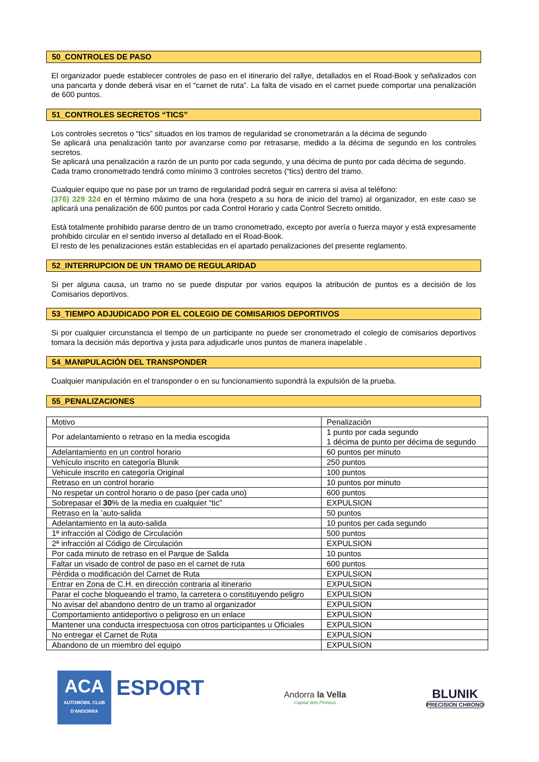50_CONTROLES DE PASO
El organizador puede establecer controles de paso en el itinerario del rallye, detallados en el Road-Book y señalizados con una pancarta y donde deberá visar en el “carnet de ruta”. La falta de visado en el carnet puede comportar una penalización de 600 puntos.
51_CONTROLES SECRETOS “TICS”
Los controles secretos o “tics” situados en los tramos de regularidad se cronometrarán a la décima de segundo
Se aplicará una penalización tanto por avanzarse como por retrasarse, medido a la décima de segundo en los controles secretos.
Se aplicará una penalización a razón de un punto por cada segundo, y una décima de punto por cada décima de segundo.
Cada tramo cronometrado tendrá como mínimo 3 controles secretos (“tics) dentro del tramo.
Cualquier equipo que no pase por un tramo de regularidad podrá seguir en carrera si avisa al teléfono:
(376) 329 324 en el término máximo de una hora (respeto a su hora de inicio del tramo) al organizador, en este caso se aplicará una penalización de 600 puntos por cada Control Horario y cada Control Secreto omitido.
Está totalmente prohibido pararse dentro de un tramo cronometrado, excepto por avería o fuerza mayor y está expresamente prohibido circular en el sentido inverso al detallado en el Road-Book.
El resto de les penalizaciones están establecidas en el apartado penalizaciones del presente reglamento.
52_INTERRUPCION DE UN TRAMO DE REGULARIDAD
Si per alguna causa, un tramo no se puede disputar por varios equipos la atribución de puntos es a decisión de los Comisarios deportivos.
53_TIEMPO ADJUDICADO POR EL COLEGIO DE COMISARIOS DEPORTIVOS
Si por cualquier circunstancia el tiempo de un participante no puede ser cronometrado el colegio de comisarios deportivos tomara la decisión más deportiva y justa para adjudicarle unos puntos de manera inapelable .
54_MANIPULACIÓN DEL TRANSPONDER
Cualquier manipulación en el transponder o en su funcionamiento supondrá la expulsión de la prueba.
55_PENALIZACIONES
| Motivo | Penalización |
| Por adelantamiento o retraso en la media escogida | 1 punto por cada segundo 1 décima de punto per décima de segundo |
| Adelantamiento en un control horario | 60 puntos per minuto |
| Vehículo inscrito en categoría Blunik | 250 puntos |
| Vehicule inscrito en categoría Original | 100 puntos |
| Retraso en un control horario | 10 puntos por minuto |
| No respetar un control horario o de paso (per cada uno) | 600 puntos |
| Sobrepasar el 30 % de la media en cualquier “tic” | EXPULSION |
| Retraso en la ’auto-salida | 50 puntos |
| Adelantamiento en la auto-salida | 10 puntos per cada segundo |
| 1ª infracción al Código de Circulación | 500 puntos |
| 2ª infracción al Código de Circulación | EXPULSION |
| Por cada minuto de retraso en el Parque de Salida | 10 puntos |
| Faltar un visado de control de paso en el carnet de ruta | 600 puntos |
| Pérdida o modificación del Carnet de Ruta | EXPULSION |
| Entrar en Zona de C.H. en dirección contraria al itinerario | EXPULSION |
| Parar el coche bloqueando el tramo, la carretera o constituyendo peligro | EXPULSION |
| No avisar del abandono dentro de un tramo al organizador | EXPULSION |
| Comportamiento antideportivo o peligroso en un enlace | EXPULSION |
| Mantener una conducta irrespectuosa con otros participantes u Oficiales | EXPULSION |
| No entregar el Carnet de Ruta | EXPULSION |
| Abandono de un miembro del equipo | EXPULSION |
ACA
AUTOMÒBIL CLUB
D'ANDORRA
ESPORT
Andorra la Vella
Capital dels Pirineus
BLUNIK
PRECISION CHRONO